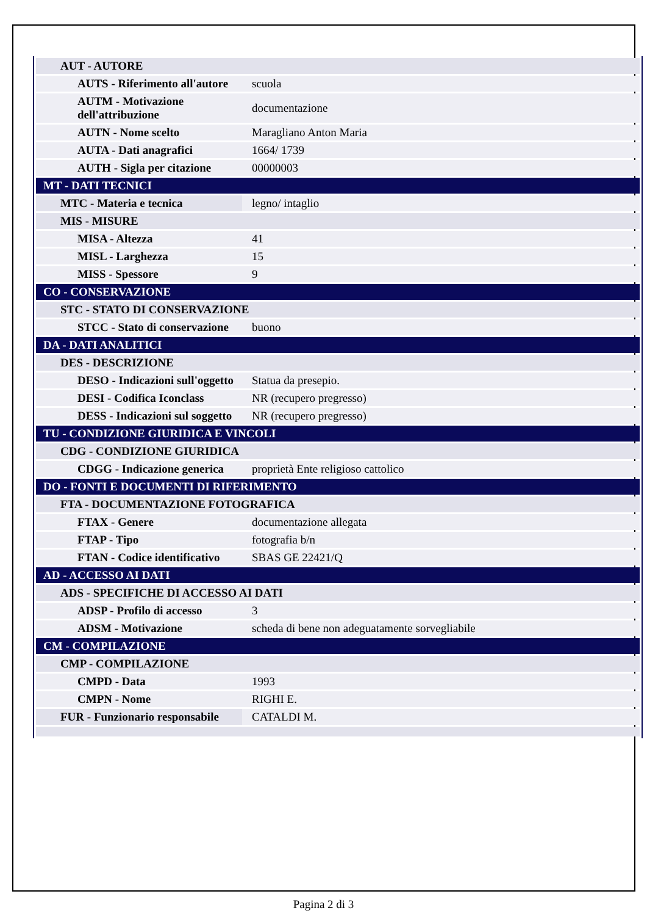| AUT - AUTORE | |
| AUTS - Riferimento all'autore | scuola |
| AUTM - Motivazione dell'attribuzione | documentazione |
| AUTN - Nome scelto | Maragliano Anton Maria |
| AUTA - Dati anagrafici | 1664/ 1739 |
| AUTH - Sigla per citazione | 00000003 |
| MT - DATI TECNICI | |
| MTC - Materia e tecnica | legno/ intaglio |
| MIS - MISURE | |
| MISA - Altezza | 41 |
| MISL - Larghezza | 15 |
| MISS - Spessore | 9 |
| CO - CONSERVAZIONE | |
| STC - STATO DI CONSERVAZIONE | |
| STCC - Stato di conservazione | buono |
| DA - DATI ANALITICI | |
| DES - DESCRIZIONE | |
| DESO - Indicazioni sull'oggetto | Statua da presepio. |
| DESI - Codifica Iconclass | NR (recupero pregresso) |
| DESS - Indicazioni sul soggetto | NR (recupero pregresso) |
| TU - CONDIZIONE GIURIDICA E VINCOLI | |
| CDG - CONDIZIONE GIURIDICA | |
| CDGG - Indicazione generica | proprietà Ente religioso cattolico |
| DO - FONTI E DOCUMENTI DI RIFERIMENTO | |
| FTA - DOCUMENTAZIONE FOTOGRAFICA | |
| FTAX - Genere | documentazione allegata |
| FTAP - Tipo | fotografia b/n |
| FTAN - Codice identificativo | SBAS GE 22421/Q |
| AD - ACCESSO AI DATI | |
| ADS - SPECIFICHE DI ACCESSO AI DATI | |
| ADSP - Profilo di accesso | 3 |
| ADSM - Motivazione | scheda di bene non adeguatamente sorvegliabile |
| CM - COMPILAZIONE | |
| CMP - COMPILAZIONE | |
| CMPD - Data | 1993 |
| CMPN - Nome | RIGHI E. |
| FUR - Funzionario responsabile | CATALDI M. |
Pagina 2 di 3